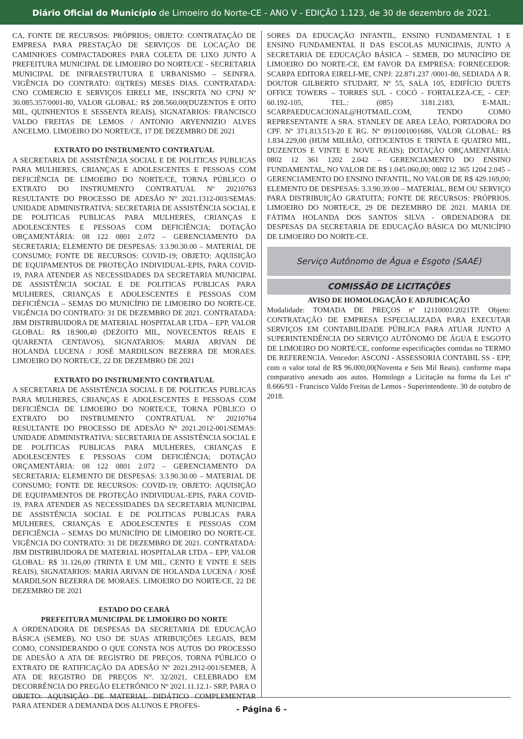Diário Oficial do Município de Limoeiro do Norte-CE - ANO V - EDIÇÃO 1.123, de 30 de dezembro de 2021.
CA, FONTE DE RECURSOS: PRÓPRIOS; OBJETO: CONTRATAÇÃO DE EMPRESA PARA PRESTAÇÃO DE SERVIÇOS DE LOCAÇÃO DE CAMINHOES COMPACTADORES PARA COLETA DE LIXO JUNTO A PREFEITURA MUNICIPAL DE LIMOEIRO DO NORTE/CE - SECRETARIA MUNICIPAL DE INFRAESTRUTURA E URBANISMO – SEINFRA. VIGÊNCIA DO CONTRATO: 03(TRES) MESES DIAS. CONTRATADA: CNO COMERCIO E SERVIÇOS EIRELI ME, INSCRITA NO CPNJ Nº 30.085.357/0001-80, VALOR GLOBAL: R$ 208.560,00(DUZENTOS E OITO MIL, QUINHENTOS E SESSENTA REAIS), SIGNATARIOS: FRANCISCO VALDO FREITAS DE LEMOS / ANTONIO ARYENNIZIO ALVES ANCELMO. LIMOEIRO DO NORTE/CE, 17 DE DEZEMBRO DE 2021
EXTRATO DO INSTRUMENTO CONTRATUAL
A SECRETARIA DE ASSISTÊNCIA SOCIAL E DE POLITICAS PUBLICAS PARA MULHERES, CRIANÇAS E ADOLESCENTES E PESSOAS COM DEFICIÊNCIA DE LIMOEIRO DO NORTE/CE, TORNA PÚBLICO O EXTRATO DO INSTRUMENTO CONTRATUAL Nº 20210763 RESULTANTE DO PROCESSO DE ADESÃO N° 2021.1312-003/SEMAS: UNIDADE ADMINISTRATIVA: SECRETARIA DE ASSISTÊNCIA SOCIAL E DE POLITICAS PUBLICAS PARA MULHERES, CRIANÇAS E ADOLESCENTES E PESSOAS COM DEFICIÊNCIA; DOTAÇÃO ORÇAMENTÁRIA: 08 122 0801 2.072 – GERENCIAMENTO DA SECRETARIA; ELEMENTO DE DESPESAS: 3.3.90.30.00 – MATERIAL DE CONSUMO; FONTE DE RECURSOS: COVID-19; OBJETO: AQUISIÇÃO DE EQUIPAMENTOS DE PROTEÇÃO INDIVIDUAL-EPIS, PARA COVID-19, PARA ATENDER AS NECESSIDADES DA SECRETARIA MUNICIPAL DE ASSISTÊNCIA SOCIAL E DE POLITICAS PUBLICAS PARA MULHERES, CRIANÇAS E ADOLESCENTES E PESSOAS COM DEFICIÊNCIA – SEMAS DO MUNICÍPIO DE LIMOEIRO DO NORTE-CE. VIGÊNCIA DO CONTRATO: 31 DE DEZEMBRO DE 2021. CONTRATADA: JBM DISTRIBUIDORA DE MATERIAL HOSPITALAR LTDA – EPP, VALOR GLOBAL: R$ 18.900,40 (DEZOITO MIL, NOVECENTOS REAIS E QUARENTA CENTAVOS), SIGNATARIOS: MARIA ARIVAN DE HOLANDA LUCENA / JOSÉ MARDILSON BEZERRA DE MORAES. LIMOEIRO DO NORTE/CE, 22 DE DEZEMBRO DE 2021
EXTRATO DO INSTRUMENTO CONTRATUAL
A SECRETARIA DE ASSISTÊNCIA SOCIAL E DE POLITICAS PUBLICAS PARA MULHERES, CRIANÇAS E ADOLESCENTES E PESSOAS COM DEFICIÊNCIA DE LIMOEIRO DO NORTE/CE, TORNA PÚBLICO O EXTRATO DO INSTRUMENTO CONTRATUAL Nº 20210764 RESULTANTE DO PROCESSO DE ADESÃO N° 2021.2012-001/SEMAS: UNIDADE ADMINISTRATIVA: SECRETARIA DE ASSISTÊNCIA SOCIAL E DE POLITICAS PUBLICAS PARA MULHERES, CRIANÇAS E ADOLESCENTES E PESSOAS COM DEFICIÊNCIA; DOTAÇÃO ORÇAMENTÁRIA: 08 122 0801 2.072 – GERENCIAMENTO DA SECRETARIA; ELEMENTO DE DESPESAS: 3.3.90.30.00 – MATERIAL DE CONSUMO; FONTE DE RECURSOS: COVID-19; OBJETO: AQUISIÇÃO DE EQUIPAMENTOS DE PROTEÇÃO INDIVIDUAL-EPIS, PARA COVID-19, PARA ATENDER AS NECESSIDADES DA SECRETARIA MUNICIPAL DE ASSISTÊNCIA SOCIAL E DE POLITICAS PUBLICAS PARA MULHERES, CRIANÇAS E ADOLESCENTES E PESSOAS COM DEFICIÊNCIA – SEMAS DO MUNICÍPIO DE LIMOEIRO DO NORTE-CE. VIGÊNCIA DO CONTRATO: 31 DE DEZEMBRO DE 2021. CONTRATADA: JBM DISTRIBUIDORA DE MATERIAL HOSPITALAR LTDA – EPP, VALOR GLOBAL: R$ 31.126,00 (TRINTA E UM MIL, CENTO E VINTE E SEIS REAIS), SIGNATARIOS: MARIA ARIVAN DE HOLANDA LUCENA / JOSÉ MARDILSON BEZERRA DE MORAES. LIMOEIRO DO NORTE/CE, 22 DE DEZEMBRO DE 2021
ESTADO DO CEARÁ
PREFEITURA MUNICIPAL DE LIMOEIRO DO NORTE
A ORDENADORA DE DESPESAS DA SECRETARIA DE EDUCAÇÃO BÁSICA (SEMEB), NO USO DE SUAS ATRIBUIÇÕES LEGAIS, BEM COMO, CONSIDERANDO O QUE CONSTA NOS AUTOS DO PROCESSO DE ADESÃO A ATA DE REGISTRO DE PREÇOS, TORNA PÚBLICO O EXTRATO DE RATIFICAÇÃO DA ADESÃO Nº 2021.2912-001/SEMEB, À ATA DE REGISTRO DE PREÇOS N°. 32/2021, CELEBRADO EM DECORRÊNCIA DO PREGÃO ELETRÔNICO Nº 2021.11.12.1- SRP, PARA O OBJETO: AQUISIÇÃO DE MATERIAL DIDÁTICO COMPLEMENTAR PARA ATENDER A DEMANDA DOS ALUNOS E PROFES-
SORES DA EDUCAÇÃO INFANTIL, ENSINO FUNDAMENTAL I E ENSINO FUNDAMENTAL II DAS ESCOLAS MUNICIPAIS, JUNTO A SECRETARIA DE EDUCAÇÃO BÁSICA – SEMEB, DO MUNICÍPIO DE LIMOEIRO DO NORTE-CE, EM FAVOR DA EMPRESA: FORNECEDOR: SCARPA EDITORA EIRELI-ME, CNPJ: 22.871.237 /0001-80, SEDIADA A R. DOUTOR GILBERTO STUDART, Nº 55, SALA 105, EDIFÍCIO DUETS OFFICE TOWERS – TORRES SUL - COCÓ - FORTALEZA-CE, - CEP: 60.192-105, TEL.: (085) 3181.2183, E-MAIL: SCARPAEDUCACIONAL@HOTMAIL.COM, TENDO COMO REPRESENTANTE A SRA. STANLEY DE AREA LEÃO, PORTADORA DO CPF. Nº 371.813.513-20 E RG. Nº 8911001001686, VALOR GLOBAL: R$ 1.834.229,00 (HUM MILHÃO, OITOCENTOS E TRINTA E QUATRO MIL, DUZENTOS E VINTE E NOVE REAIS); DOTAÇÃO ORÇAMENTÁRIA: 0802 12 361 1202 2.042 – GERENCIAMENTO DO ENSINO FUNDAMENTAL, NO VALOR DE R$ 1.045.060,00; 0802 12 365 1204 2.045 – GERENCIAMENTO DO ENSINO INFANTIL, NO VALOR DE R$ 429.169,00; ELEMENTO DE DESPESAS: 3.3.90.39.00 – MATERIAL, BEM OU SERVIÇO PARA DISTRIBUIÇÃO GRATUITA; FONTE DE RECURSOS: PRÓPRIOS. LIMOEIRO DO NORTE/CE, 29 DE DEZEMBRO DE 2021. MARIA DE FÁTIMA HOLANDA DOS SANTOS SILVA - ORDENADORA DE DESPESAS DA SECRETARIA DE EDUCAÇÃO BÁSICA DO MUNICÍPIO DE LIMOEIRO DO NORTE-CE.
Serviço Autônomo de Água e Esgoto (SAAE)
COMISSÃO DE LICITAÇÕES
AVISO DE HOMOLOGAÇÃO E ADJUDICAÇÃO
Modalidade: TOMADA DE PREÇOS nº 12110001/2021TP. Objeto: CONTRATAÇÃO DE EMPRESA ESPECIALIZADA PARA EXECUTAR SERVIÇOS EM CONTABILIDADE PÚBLICA PARA ATUAR JUNTO A SUPERINTENDÊNCIA DO SERVIÇO AUTÔNOMO DE ÁGUA E ESGOTO DE LIMOEIRO DO NORTE/CE, conforme especificações contidas no TERMO DE REFERENCIA. Vencedor: ASCONJ - ASSESSORIA CONTABIL SS - EPP, com o valor total de R$ 96.000,00(Noventa e Seis Mil Reais). conforme mapa comparativo anexado aos autos. Homologo a Licitação na forma da Lei nº 8.666/93 - Francisco Valdo Freitas de Lemos - Superintendente. 30 de outubro de 2018.
- Página 6 -